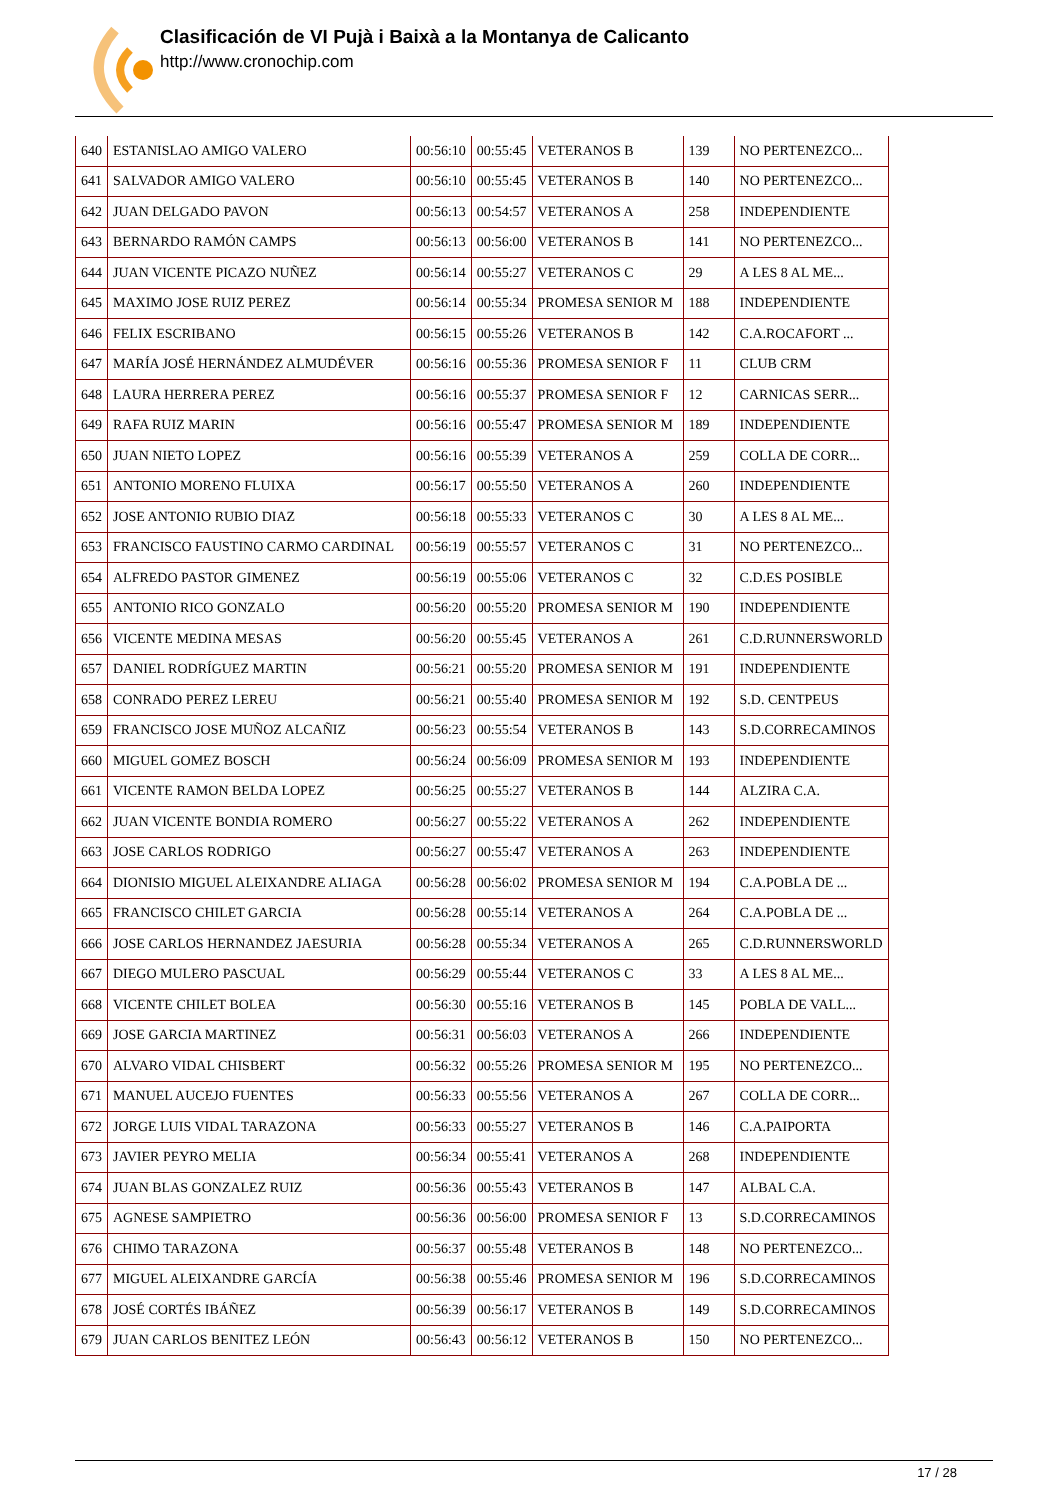Clasificación de VI Pujà i Baixà a la Montanya de Calicanto
http://www.cronochip.com
| 640 | ESTANISLAO AMIGO VALERO | 00:56:10 | 00:55:45 | VETERANOS B | 139 | NO PERTENEZCO... |
| 641 | SALVADOR AMIGO VALERO | 00:56:10 | 00:55:45 | VETERANOS B | 140 | NO PERTENEZCO... |
| 642 | JUAN DELGADO PAVON | 00:56:13 | 00:54:57 | VETERANOS A | 258 | INDEPENDIENTE |
| 643 | BERNARDO RAMÓN CAMPS | 00:56:13 | 00:56:00 | VETERANOS B | 141 | NO PERTENEZCO... |
| 644 | JUAN VICENTE PICAZO NUÑEZ | 00:56:14 | 00:55:27 | VETERANOS C | 29 | A LES 8 AL ME... |
| 645 | MAXIMO JOSE RUIZ PEREZ | 00:56:14 | 00:55:34 | PROMESA SENIOR M | 188 | INDEPENDIENTE |
| 646 | FELIX ESCRIBANO | 00:56:15 | 00:55:26 | VETERANOS B | 142 | C.A.ROCAFORT ... |
| 647 | MARÍA JOSÉ HERNÁNDEZ ALMUDÉVER | 00:56:16 | 00:55:36 | PROMESA SENIOR F | 11 | CLUB CRM |
| 648 | LAURA HERRERA PEREZ | 00:56:16 | 00:55:37 | PROMESA SENIOR F | 12 | CARNICAS SERR... |
| 649 | RAFA RUIZ MARIN | 00:56:16 | 00:55:47 | PROMESA SENIOR M | 189 | INDEPENDIENTE |
| 650 | JUAN NIETO LOPEZ | 00:56:16 | 00:55:39 | VETERANOS A | 259 | COLLA DE CORR... |
| 651 | ANTONIO MORENO FLUIXA | 00:56:17 | 00:55:50 | VETERANOS A | 260 | INDEPENDIENTE |
| 652 | JOSE ANTONIO RUBIO DIAZ | 00:56:18 | 00:55:33 | VETERANOS C | 30 | A LES 8 AL ME... |
| 653 | FRANCISCO FAUSTINO CARMO CARDINAL | 00:56:19 | 00:55:57 | VETERANOS C | 31 | NO PERTENEZCO... |
| 654 | ALFREDO PASTOR GIMENEZ | 00:56:19 | 00:55:06 | VETERANOS C | 32 | C.D.ES POSIBLE |
| 655 | ANTONIO RICO GONZALO | 00:56:20 | 00:55:20 | PROMESA SENIOR M | 190 | INDEPENDIENTE |
| 656 | VICENTE MEDINA MESAS | 00:56:20 | 00:55:45 | VETERANOS A | 261 | C.D.RUNNERSWORLD |
| 657 | DANIEL RODRÍGUEZ MARTIN | 00:56:21 | 00:55:20 | PROMESA SENIOR M | 191 | INDEPENDIENTE |
| 658 | CONRADO PEREZ LEREU | 00:56:21 | 00:55:40 | PROMESA SENIOR M | 192 | S.D. CENTPEUS |
| 659 | FRANCISCO JOSE MUÑOZ ALCAÑIZ | 00:56:23 | 00:55:54 | VETERANOS B | 143 | S.D.CORRECAMINOS |
| 660 | MIGUEL GOMEZ BOSCH | 00:56:24 | 00:56:09 | PROMESA SENIOR M | 193 | INDEPENDIENTE |
| 661 | VICENTE RAMON BELDA LOPEZ | 00:56:25 | 00:55:27 | VETERANOS B | 144 | ALZIRA C.A. |
| 662 | JUAN VICENTE BONDIA ROMERO | 00:56:27 | 00:55:22 | VETERANOS A | 262 | INDEPENDIENTE |
| 663 | JOSE CARLOS RODRIGO | 00:56:27 | 00:55:47 | VETERANOS A | 263 | INDEPENDIENTE |
| 664 | DIONISIO MIGUEL ALEIXANDRE ALIAGA | 00:56:28 | 00:56:02 | PROMESA SENIOR M | 194 | C.A.POBLA DE ... |
| 665 | FRANCISCO CHILET GARCIA | 00:56:28 | 00:55:14 | VETERANOS A | 264 | C.A.POBLA DE ... |
| 666 | JOSE CARLOS HERNANDEZ JAESURIA | 00:56:28 | 00:55:34 | VETERANOS A | 265 | C.D.RUNNERSWORLD |
| 667 | DIEGO MULERO PASCUAL | 00:56:29 | 00:55:44 | VETERANOS C | 33 | A LES 8 AL ME... |
| 668 | VICENTE CHILET BOLEA | 00:56:30 | 00:55:16 | VETERANOS B | 145 | POBLA DE VALL... |
| 669 | JOSE GARCIA MARTINEZ | 00:56:31 | 00:56:03 | VETERANOS A | 266 | INDEPENDIENTE |
| 670 | ALVARO VIDAL CHISBERT | 00:56:32 | 00:55:26 | PROMESA SENIOR M | 195 | NO PERTENEZCO... |
| 671 | MANUEL AUCEJO FUENTES | 00:56:33 | 00:55:56 | VETERANOS A | 267 | COLLA DE CORR... |
| 672 | JORGE LUIS VIDAL TARAZONA | 00:56:33 | 00:55:27 | VETERANOS B | 146 | C.A.PAIPORTA |
| 673 | JAVIER PEYRO MELIA | 00:56:34 | 00:55:41 | VETERANOS A | 268 | INDEPENDIENTE |
| 674 | JUAN BLAS GONZALEZ RUIZ | 00:56:36 | 00:55:43 | VETERANOS B | 147 | ALBAL C.A. |
| 675 | AGNESE SAMPIETRO | 00:56:36 | 00:56:00 | PROMESA SENIOR F | 13 | S.D.CORRECAMINOS |
| 676 | CHIMO TARAZONA | 00:56:37 | 00:55:48 | VETERANOS B | 148 | NO PERTENEZCO... |
| 677 | MIGUEL ALEIXANDRE GARCÍA | 00:56:38 | 00:55:46 | PROMESA SENIOR M | 196 | S.D.CORRECAMINOS |
| 678 | JOSÉ CORTÉS IBÁÑEZ | 00:56:39 | 00:56:17 | VETERANOS B | 149 | S.D.CORRECAMINOS |
| 679 | JUAN CARLOS BENITEZ LEÓN | 00:56:43 | 00:56:12 | VETERANOS B | 150 | NO PERTENEZCO... |
17 / 28